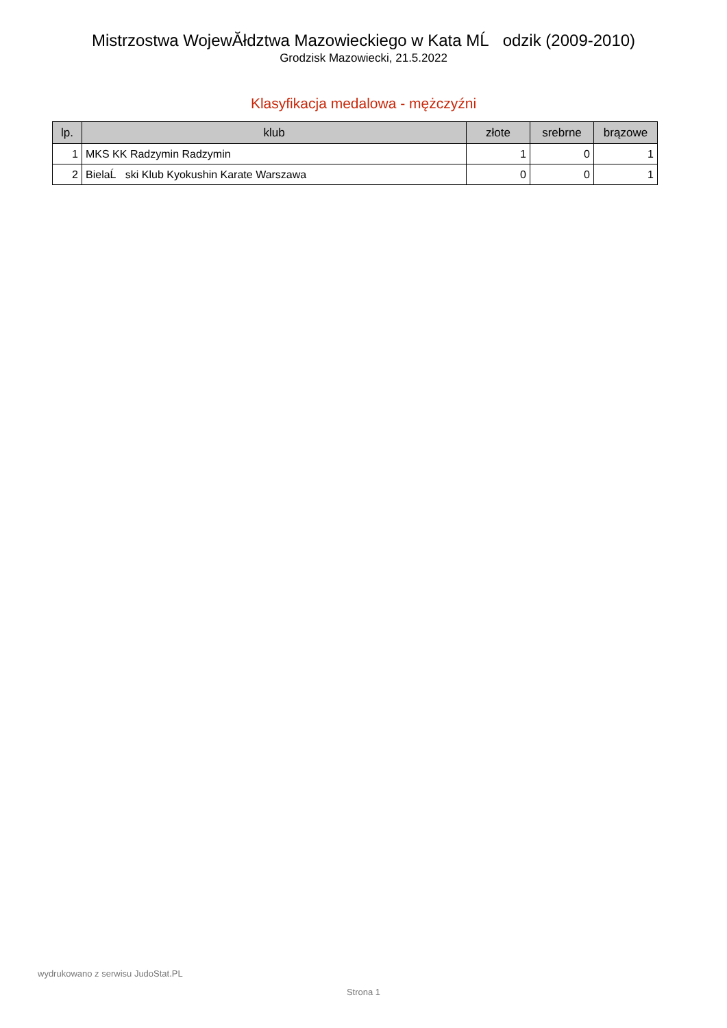Mistrzostwa WojewĂłdztwa Mazowieckiego w Kata MĹ odzik (2009-2010)
Grodzisk Mazowiecki, 21.5.2022
Klasyfikacja medalowa - mężczyźni
| lp. | klub | złote | srebrne | brązowe |
| --- | --- | --- | --- | --- |
| 1 | MKS KK Radzymin Radzymin | 1 | 0 | 1 |
| 2 | BielaĹ ski Klub Kyokushin Karate Warszawa | 0 | 0 | 1 |
wydrukowano z serwisu JudoStat.PL
Strona 1